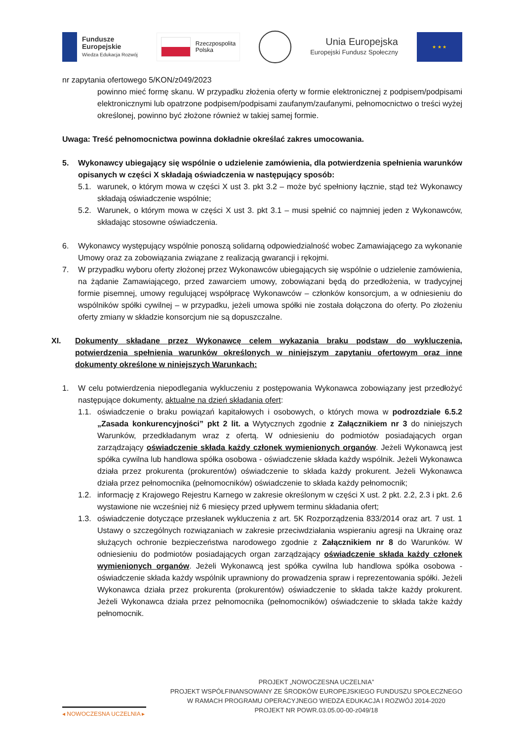Fundusze
Europejskie
Wiedza Edukacja Rozwój
Rzeczpospolita
Polska
Unia Europejska
Europejski Fundusz Społeczny
★ ★ ★
nr zapytania ofertowego 5/KON/z049/2023
powinno mieć formę skanu. W przypadku złożenia oferty w formie elektronicznej z podpisem/podpisami elektronicznymi lub opatrzone podpisem/podpisami zaufanym/zaufanymi, pełnomocnictwo o treści wyżej określonej, powinno być złożone również w takiej samej formie.
Uwaga: Treść pełnomocnictwa powinna dokładnie określać zakres umocowania.
5. Wykonawcy ubiegający się wspólnie o udzielenie zamówienia, dla potwierdzenia spełnienia warunków opisanych w części X składają oświadczenia w następujący sposób:
5.1. warunek, o którym mowa w części X ust 3. pkt 3.2 – może być spełniony łącznie, stąd też Wykonawcy składają oświadczenie wspólnie;
5.2. Warunek, o którym mowa w części X ust 3. pkt 3.1 – musi spełnić co najmniej jeden z Wykonawców, składając stosowne oświadczenia.
6. Wykonawcy występujący wspólnie ponoszą solidarną odpowiedzialność wobec Zamawiającego za wykonanie Umowy oraz za zobowiązania związane z realizacją gwarancji i rękojmi.
7. W przypadku wyboru oferty złożonej przez Wykonawców ubiegających się wspólnie o udzielenie zamówienia, na żądanie Zamawiającego, przed zawarciem umowy, zobowiązani będą do przedłożenia, w tradycyjnej formie pisemnej, umowy regulującej współpracę Wykonawców – członków konsorcjum, a w odniesieniu do wspólników spółki cywilnej – w przypadku, jeżeli umowa spółki nie została dołączona do oferty. Po złożeniu oferty zmiany w składzie konsorcjum nie są dopuszczalne.
XI. Dokumenty składane przez Wykonawcę celem wykazania braku podstaw do wykluczenia, potwierdzenia spełnienia warunków określonych w niniejszym zapytaniu ofertowym oraz inne dokumenty określone w niniejszych Warunkach:
1. W celu potwierdzenia niepodlegania wykluczeniu z postępowania Wykonawca zobowiązany jest przedłożyć następujące dokumenty, aktualne na dzień składania ofert:
1.1. oświadczenie o braku powiązań kapitałowych i osobowych, o których mowa w podrozdziale 6.5.2 „Zasada konkurencyjności” pkt 2 lit. a Wytycznych zgodnie z Załącznikiem nr 3 do niniejszych Warunków, przedkładanym wraz z ofertą. W odniesieniu do podmiotów posiadających organ zarządzający oświadczenie składa każdy członek wymienionych organów. Jeżeli Wykonawcą jest spółka cywilna lub handlowa spółka osobowa - oświadczenie składa każdy wspólnik. Jeżeli Wykonawca działa przez prokurenta (prokurentów) oświadczenie to składa każdy prokurent. Jeżeli Wykonawca działa przez pełnomocnika (pełnomocników) oświadczenie to składa każdy pełnomocnik;
1.2. informację z Krajowego Rejestru Karnego w zakresie określonym w części X ust. 2 pkt. 2.2, 2.3 i pkt. 2.6 wystawione nie wcześniej niż 6 miesięcy przed upływem terminu składania ofert;
1.3. oświadczenie dotyczące przesłanek wykluczenia z art. 5K Rozporządzenia 833/2014 oraz art. 7 ust. 1 Ustawy o szczególnych rozwiązaniach w zakresie przeciwdziałania wspieraniu agresji na Ukrainę oraz służących ochronie bezpieczeństwa narodowego zgodnie z Załącznikiem nr 8 do Warunków. W odniesieniu do podmiotów posiadających organ zarządzający oświadczenie składa każdy członek wymienionych organów. Jeżeli Wykonawcą jest spółka cywilna lub handlowa spółka osobowa - oświadczenie składa każdy wspólnik uprawniony do prowadzenia spraw i reprezentowania spółki. Jeżeli Wykonawca działa przez prokurenta (prokurentów) oświadczenie to składa także każdy prokurent. Jeżeli Wykonawca działa przez pełnomocnika (pełnomocników) oświadczenie to składa także każdy pełnomocnik.
◂ NOWOCZESNA UCZELNIA ▸
PROJEKT „NOWOCZESNA UCZELNIA”
PROJEKT WSPÓŁFINANSOWANY ZE ŚRODKÓW EUROPEJSKIEGO FUNDUSZU SPOŁECZNEGO
W RAMACH PROGRAMU OPERACYJNEGO WIEDZA EDUKACJA I ROZWÓJ 2014-2020
PROJEKT NR POWR.03.05.00-00-z049/18